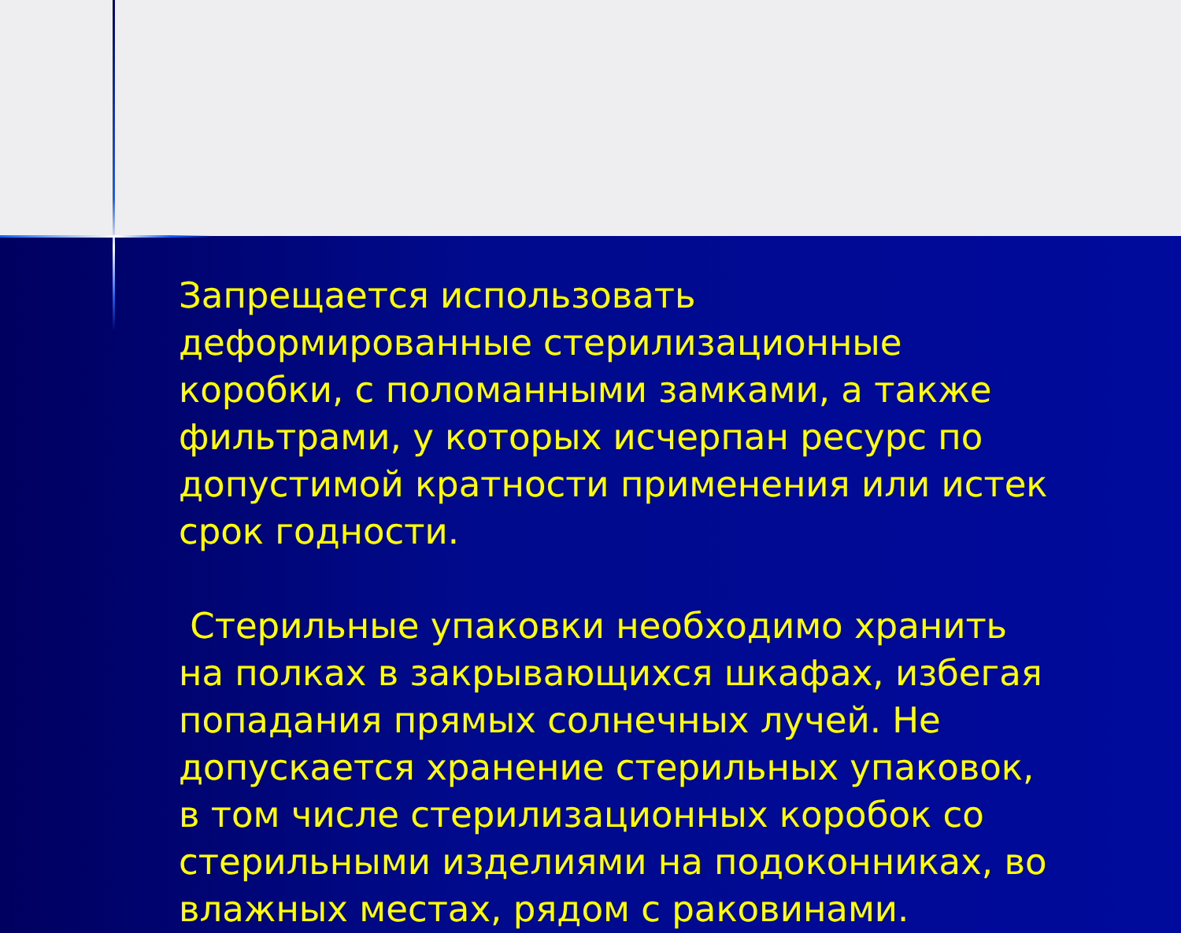Запрещается использовать деформированные стерилизационные коробки, с поломанными замками, а также фильтрами, у которых исчерпан ресурс по допустимой кратности применения или истек срок годности.
Стерильные упаковки необходимо хранить на полках в закрывающихся шкафах, избегая попадания прямых солнечных лучей. Не допускается хранение стерильных упаковок, в том числе стерилизационных коробок со стерильными изделиями на подоконниках, во влажных местах, рядом с раковинами.